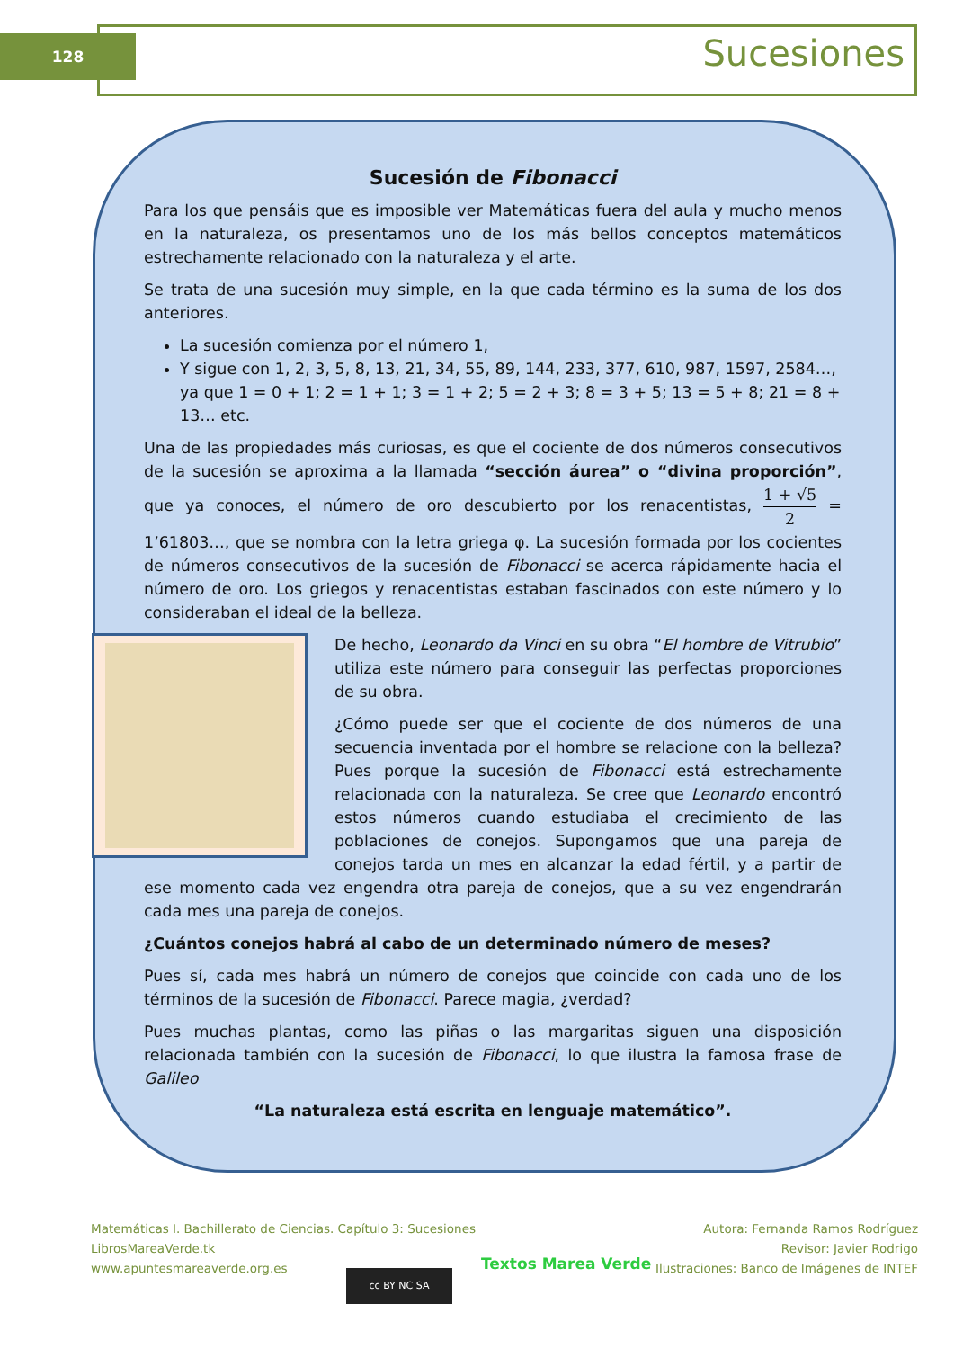128 Sucesiones
Sucesión de Fibonacci
Para los que pensáis que es imposible ver Matemáticas fuera del aula y mucho menos en la naturaleza, os presentamos uno de los más bellos conceptos matemáticos estrechamente relacionado con la naturaleza y el arte.
Se trata de una sucesión muy simple, en la que cada término es la suma de los dos anteriores.
La sucesión comienza por el número 1,
Y sigue con 1, 2, 3, 5, 8, 13, 21, 34, 55, 89, 144, 233, 377, 610, 987, 1597, 2584…, ya que 1 = 0 + 1; 2 = 1 + 1; 3 = 1 + 2; 5 = 2 + 3; 8 = 3 + 5; 13 = 5 + 8; 21 = 8 + 13… etc.
Una de las propiedades más curiosas, es que el cociente de dos números consecutivos de la sucesión se aproxima a la llamada “sección áurea” o “divina proporción”, que ya conoces, el número de oro descubierto por los renacentistas, 1 + √5 2 = 1’61803…, que se nombra con la letra griega φ. La sucesión formada por los cocientes de números consecutivos de la sucesión de Fibonacci se acerca rápidamente hacia el número de oro. Los griegos y renacentistas estaban fascinados con este número y lo consideraban el ideal de la belleza.
De hecho, Leonardo da Vinci en su obra “El hombre de Vitrubio” utiliza este número para conseguir las perfectas proporciones de su obra.
¿Cómo puede ser que el cociente de dos números de una secuencia inventada por el hombre se relacione con la belleza? Pues porque la sucesión de Fibonacci está estrechamente relacionada con la naturaleza. Se cree que Leonardo encontró estos números cuando estudiaba el crecimiento de las poblaciones de conejos. Supongamos que una pareja de conejos tarda un mes en alcanzar la edad fértil, y a partir de ese momento cada vez engendra otra pareja de conejos, que a su vez engendrarán cada mes una pareja de conejos.
¿Cuántos conejos habrá al cabo de un determinado número de meses?
Pues sí, cada mes habrá un número de conejos que coincide con cada uno de los términos de la sucesión de Fibonacci. Parece magia, ¿verdad?
Pues muchas plantas, como las piñas o las margaritas siguen una disposición relacionada también con la sucesión de Fibonacci, lo que ilustra la famosa frase de Galileo
“La naturaleza está escrita en lenguaje matemático”.
Matemáticas I. Bachillerato de Ciencias. Capítulo 3: Sucesiones
LibrosMareaVerde.tk
www.apuntesmareaverde.org.es
cc BY NC SA
Textos Marea Verde
Autora: Fernanda Ramos Rodríguez
Revisor: Javier Rodrigo
Ilustraciones: Banco de Imágenes de INTEF